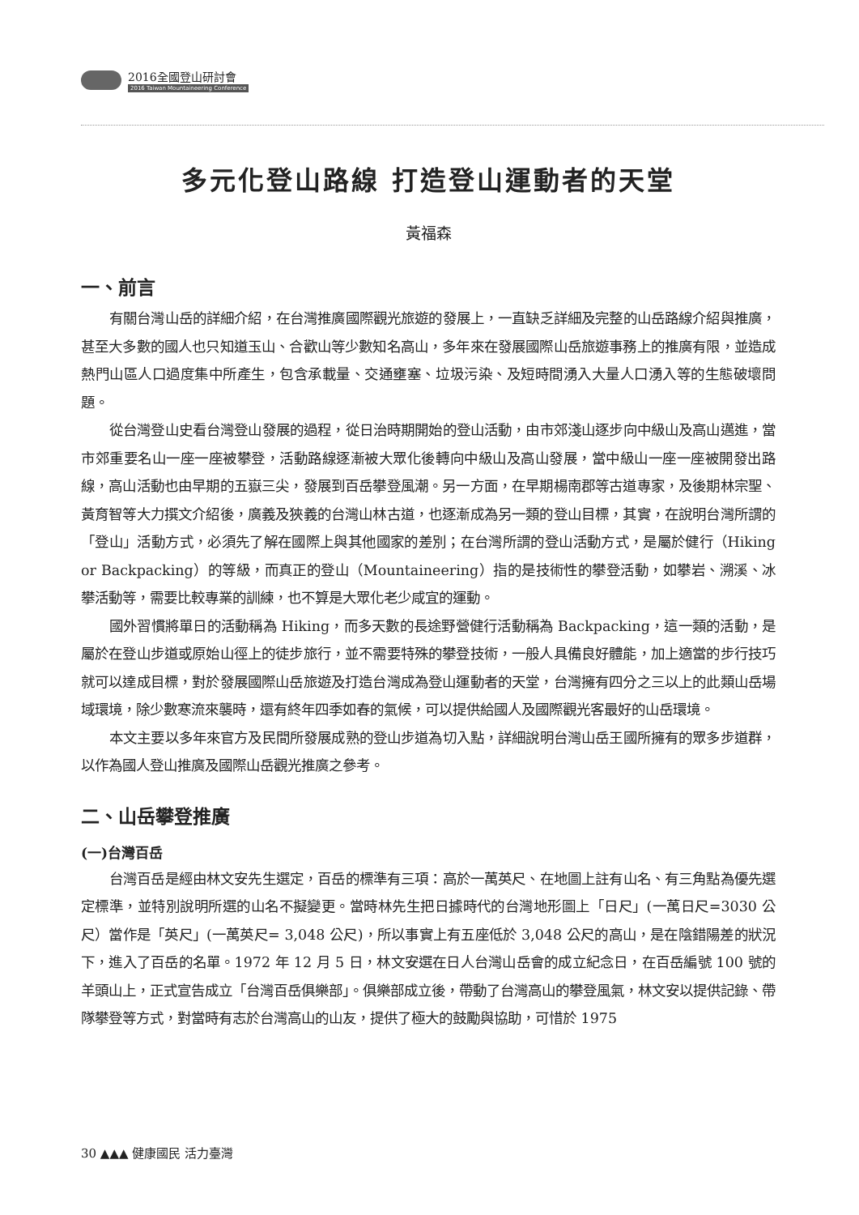2016全國登山研討會
2016 Taiwan Mountaineering Conference
多元化登山路線 打造登山運動者的天堂
黃福森
一、前言
有關台灣山岳的詳細介紹，在台灣推廣國際觀光旅遊的發展上，一直缺乏詳細及完整的山岳路線介紹與推廣，甚至大多數的國人也只知道玉山、合歡山等少數知名高山，多年來在發展國際山岳旅遊事務上的推廣有限，並造成熱門山區人口過度集中所產生，包含承載量、交通壅塞、垃圾污染、及短時間湧入大量人口湧入等的生態破壞問題。
從台灣登山史看台灣登山發展的過程，從日治時期開始的登山活動，由市郊淺山逐步向中級山及高山邁進，當市郊重要名山一座一座被攀登，活動路線逐漸被大眾化後轉向中級山及高山發展，當中級山一座一座被開發出路線，高山活動也由早期的五嶽三尖，發展到百岳攀登風潮。另一方面，在早期楊南郡等古道專家，及後期林宗聖、黃育智等大力撰文介紹後，廣義及狹義的台灣山林古道，也逐漸成為另一類的登山目標，其實，在說明台灣所謂的「登山」活動方式，必須先了解在國際上與其他國家的差別；在台灣所謂的登山活動方式，是屬於健行（Hiking or Backpacking）的等級，而真正的登山（Mountaineering）指的是技術性的攀登活動，如攀岩、溯溪、冰攀活動等，需要比較專業的訓練，也不算是大眾化老少咸宜的運動。
國外習慣將單日的活動稱為 Hiking，而多天數的長途野營健行活動稱為 Backpacking，這一類的活動，是屬於在登山步道或原始山徑上的徒步旅行，並不需要特殊的攀登技術，一般人具備良好體能，加上適當的步行技巧就可以達成目標，對於發展國際山岳旅遊及打造台灣成為登山運動者的天堂，台灣擁有四分之三以上的此類山岳場域環境，除少數寒流來襲時，還有終年四季如春的氣候，可以提供給國人及國際觀光客最好的山岳環境。
本文主要以多年來官方及民間所發展成熟的登山步道為切入點，詳細說明台灣山岳王國所擁有的眾多步道群，以作為國人登山推廣及國際山岳觀光推廣之參考。
二、山岳攀登推廣
(一)台灣百岳
台灣百岳是經由林文安先生選定，百岳的標準有三項：高於一萬英尺、在地圖上註有山名、有三角點為優先選定標準，並特別說明所選的山名不擬變更。當時林先生把日據時代的台灣地形圖上「日尺」(一萬日尺=3030 公尺）當作是「英尺」(一萬英尺= 3,048 公尺)，所以事實上有五座低於 3,048 公尺的高山，是在陰錯陽差的狀況下，進入了百岳的名單。1972 年 12 月 5 日，林文安選在日人台灣山岳會的成立紀念日，在百岳編號 100 號的羊頭山上，正式宣告成立「台灣百岳俱樂部」。俱樂部成立後，帶動了台灣高山的攀登風氣，林文安以提供記錄、帶隊攀登等方式，對當時有志於台灣高山的山友，提供了極大的鼓勵與協助，可惜於 1975
30 ▲▲▲ 健康國民 活力臺灣